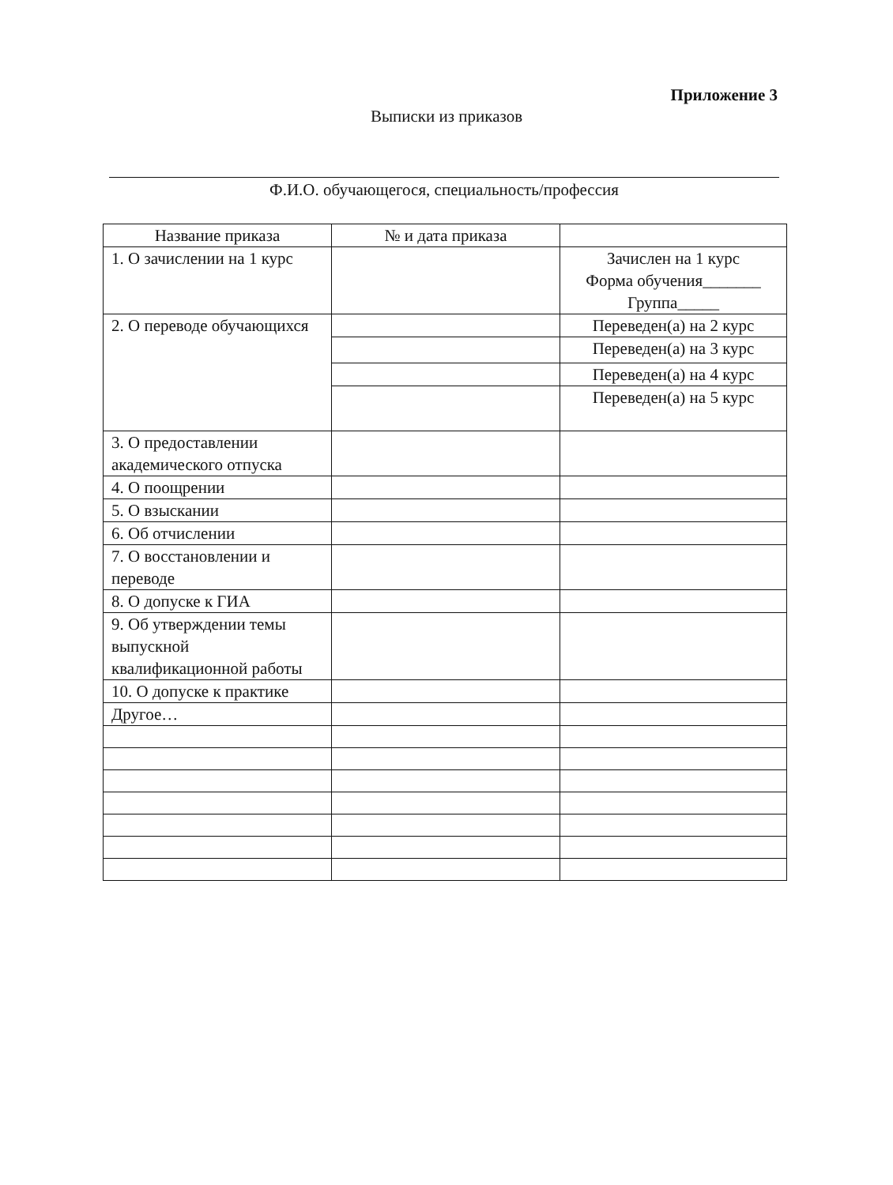Приложение 3
Выписки из приказов
Ф.И.О. обучающегося, специальность/профессия
| Название приказа | № и дата приказа | |
| --- | --- | --- |
| 1. О зачислении на 1 курс | | Зачислен на 1 курс Форма обучения_______ Группа_____ |
| 2. О переводе обучающихся | | Переведен(а) на 2 курс |
| | | Переведен(а) на 3 курс |
| | | Переведен(а) на 4 курс |
| | | Переведен(а) на 5 курс |
| 3. О предоставлении академического отпуска | | |
| 4. О поощрении | | |
| 5. О взыскании | | |
| 6. Об отчислении | | |
| 7. О восстановлении и переводе | | |
| 8. О допуске к ГИА | | |
| 9. Об утверждении темы выпускной квалификационной работы | | |
| 10. О допуске к практике | | |
| Другое… | | |